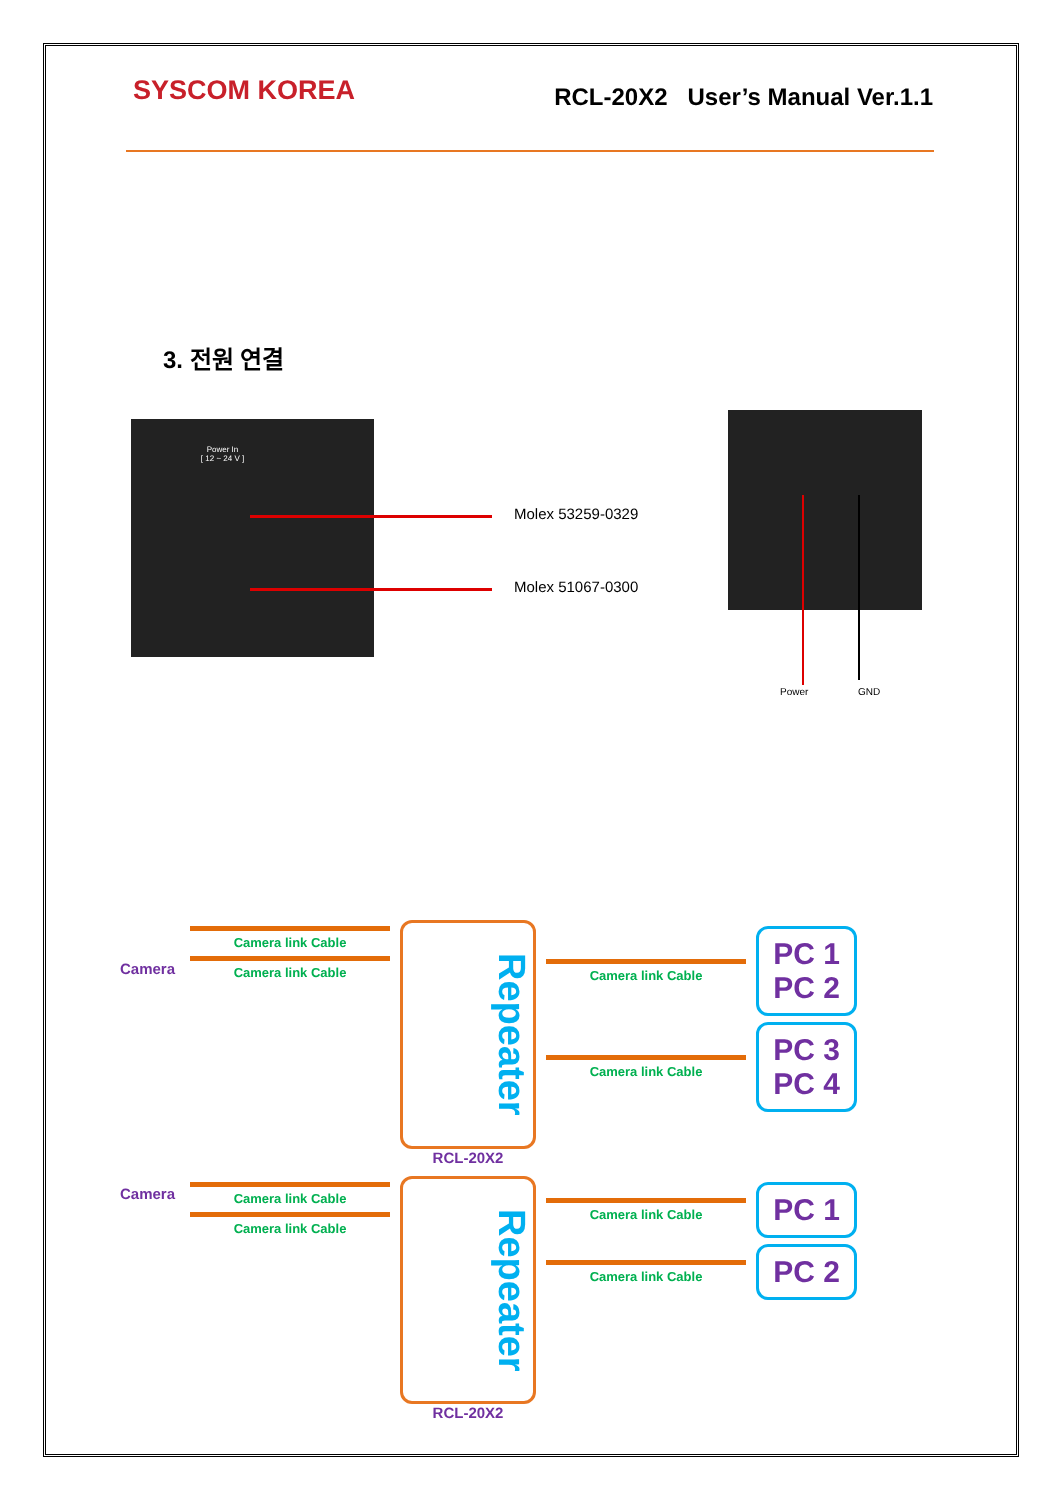SYSCOM KOREA
RCL-20X2 User’s Manual Ver.1.1
3. 전원 연결
Power In
[ 12 ~ 24 V ]
Molex 53259-0329
Molex 51067-0300
Power GND
Camera link Cable
Camera
Camera link Cable
Repeater
RCL-20X2
Camera link Cable
PC 1
PC 2
Camera link Cable
PC 3
PC 4
Camera
Camera link Cable
Camera link Cable
Repeater
RCL-20X2
Camera link Cable
PC 1
Camera link Cable
PC 2